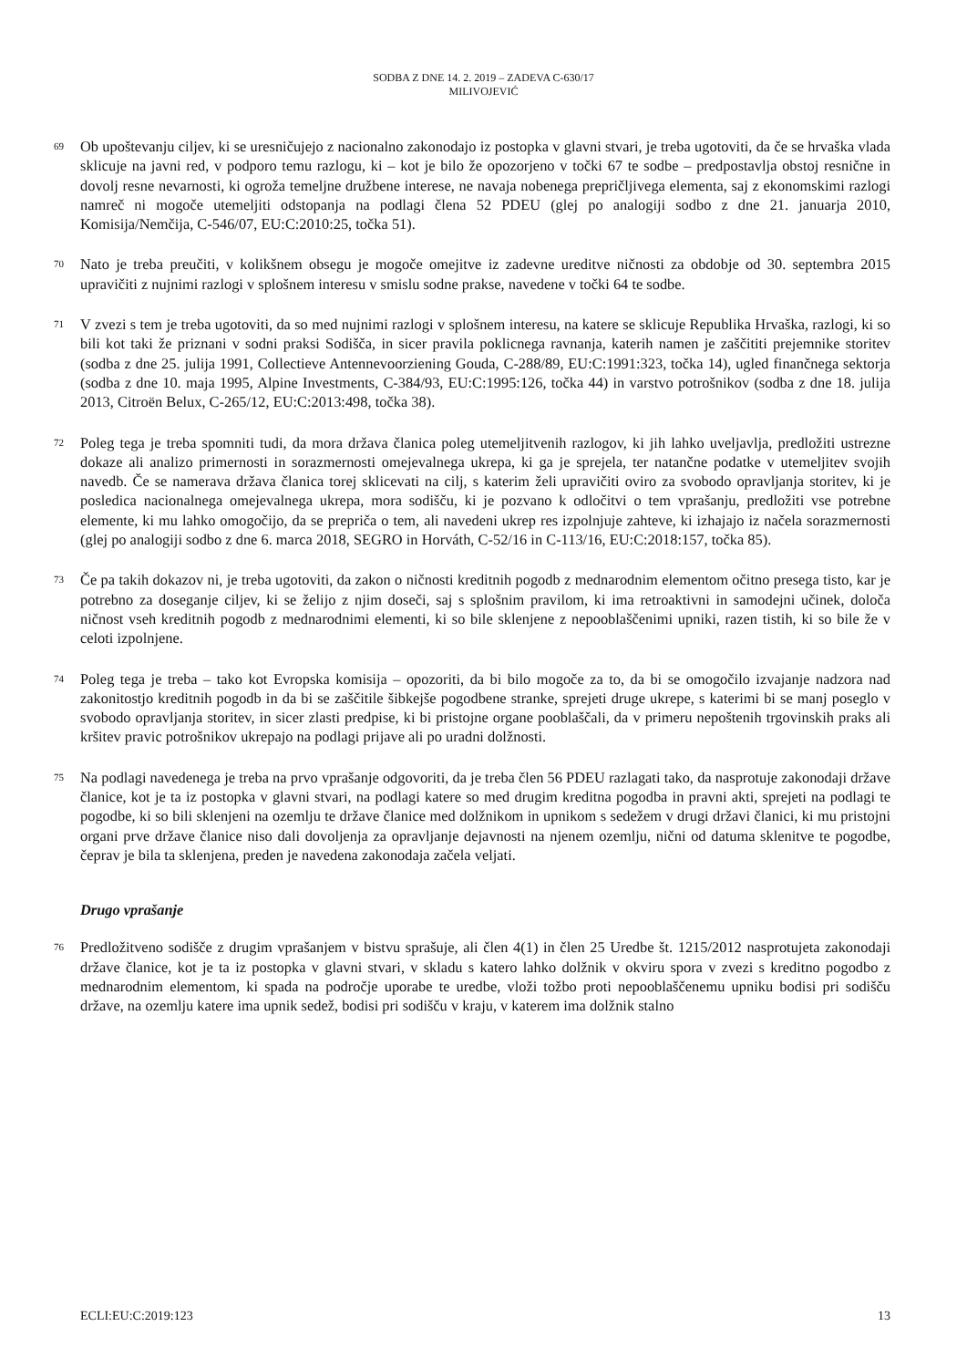SODBA Z DNE 14. 2. 2019 – ZADEVA C-630/17
MILIVOJEVIĆ
69 Ob upoštevanju ciljev, ki se uresničujejo z nacionalno zakonodajo iz postopka v glavni stvari, je treba ugotoviti, da če se hrvaška vlada sklicuje na javni red, v podporo temu razlogu, ki – kot je bilo že opozorjeno v točki 67 te sodbe – predpostavlja obstoj resnične in dovolj resne nevarnosti, ki ogroža temeljne družbene interese, ne navaja nobenega prepričljivega elementa, saj z ekonomskimi razlogi namreč ni mogoče utemeljiti odstopanja na podlagi člena 52 PDEU (glej po analogiji sodbo z dne 21. januarja 2010, Komisija/Nemčija, C-546/07, EU:C:2010:25, točka 51).
70 Nato je treba preučiti, v kolikšnem obsegu je mogoče omejitve iz zadevne ureditve ničnosti za obdobje od 30. septembra 2015 upravičiti z nujnimi razlogi v splošnem interesu v smislu sodne prakse, navedene v točki 64 te sodbe.
71 V zvezi s tem je treba ugotoviti, da so med nujnimi razlogi v splošnem interesu, na katere se sklicuje Republika Hrvaška, razlogi, ki so bili kot taki že priznani v sodni praksi Sodišča, in sicer pravila poklicnega ravnanja, katerih namen je zaščititi prejemnike storitev (sodba z dne 25. julija 1991, Collectieve Antennevoorziening Gouda, C-288/89, EU:C:1991:323, točka 14), ugled finančnega sektorja (sodba z dne 10. maja 1995, Alpine Investments, C-384/93, EU:C:1995:126, točka 44) in varstvo potrošnikov (sodba z dne 18. julija 2013, Citroën Belux, C-265/12, EU:C:2013:498, točka 38).
72 Poleg tega je treba spomniti tudi, da mora država članica poleg utemeljitvenih razlogov, ki jih lahko uveljavlja, predložiti ustrezne dokaze ali analizo primernosti in sorazmernosti omejevalnega ukrepa, ki ga je sprejela, ter natančne podatke v utemeljitev svojih navedb. Če se namerava država članica torej sklicevati na cilj, s katerim želi upravičiti oviro za svobodo opravljanja storitev, ki je posledica nacionalnega omejevalnega ukrepa, mora sodišču, ki je pozvano k odločitvi o tem vprašanju, predložiti vse potrebne elemente, ki mu lahko omogočijo, da se prepriča o tem, ali navedeni ukrep res izpolnjuje zahteve, ki izhajajo iz načela sorazmernosti (glej po analogiji sodbo z dne 6. marca 2018, SEGRO in Horváth, C-52/16 in C-113/16, EU:C:2018:157, točka 85).
73 Če pa takih dokazov ni, je treba ugotoviti, da zakon o ničnosti kreditnih pogodb z mednarodnim elementom očitno presega tisto, kar je potrebno za doseganje ciljev, ki se želijo z njim doseči, saj s splošnim pravilom, ki ima retroaktivni in samodejni učinek, določa ničnost vseh kreditnih pogodb z mednarodnimi elementi, ki so bile sklenjene z nepooblaščenimi upniki, razen tistih, ki so bile že v celoti izpolnjene.
74 Poleg tega je treba – tako kot Evropska komisija – opozoriti, da bi bilo mogoče za to, da bi se omogočilo izvajanje nadzora nad zakonitostjo kreditnih pogodb in da bi se zaščitile šibkejše pogodbene stranke, sprejeti druge ukrepe, s katerimi bi se manj poseglo v svobodo opravljanja storitev, in sicer zlasti predpise, ki bi pristojne organe pooblaščali, da v primeru nepoštenih trgovinskih praks ali kršitev pravic potrošnikov ukrepajo na podlagi prijave ali po uradni dolžnosti.
75 Na podlagi navedenega je treba na prvo vprašanje odgovoriti, da je treba člen 56 PDEU razlagati tako, da nasprotuje zakonodaji države članice, kot je ta iz postopka v glavni stvari, na podlagi katere so med drugim kreditna pogodba in pravni akti, sprejeti na podlagi te pogodbe, ki so bili sklenjeni na ozemlju te države članice med dolžnikom in upnikom s sedežem v drugi državi članici, ki mu pristojni organi prve države članice niso dali dovoljenja za opravljanje dejavnosti na njenem ozemlju, nični od datuma sklenitve te pogodbe, čeprav je bila ta sklenjena, preden je navedena zakonodaja začela veljati.
Drugo vprašanje
76 Predložitveno sodišče z drugim vprašanjem v bistvu sprašuje, ali člen 4(1) in člen 25 Uredbe št. 1215/2012 nasprotujeta zakonodaji države članice, kot je ta iz postopka v glavni stvari, v skladu s katero lahko dolžnik v okviru spora v zvezi s kreditno pogodbo z mednarodnim elementom, ki spada na področje uporabe te uredbe, vloži tožbo proti nepooblaščenemu upniku bodisi pri sodišču države, na ozemlju katere ima upnik sedež, bodisi pri sodišču v kraju, v katerem ima dolžnik stalno
ECLI:EU:C:2019:123 13